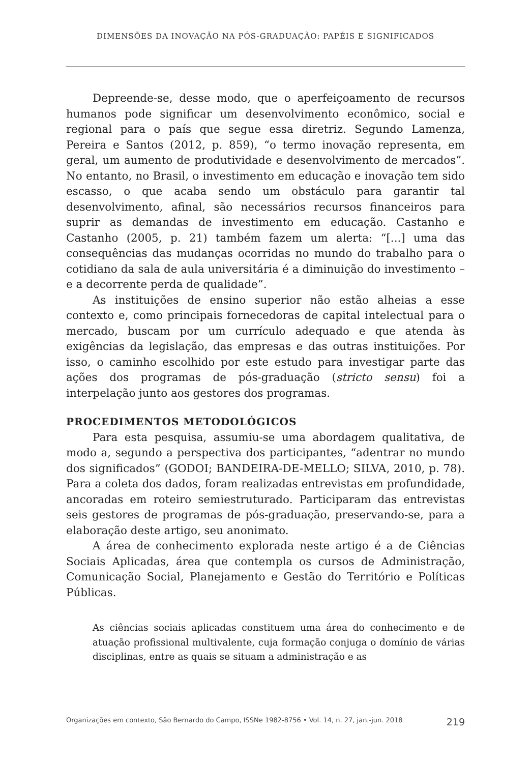DIMENSÕES DA INOVAÇÃO NA PÓS-GRADUAÇÃO: PAPÉIS E SIGNIFICADOS
Depreende-se, desse modo, que o aperfeiçoamento de recursos humanos pode significar um desenvolvimento econômico, social e regional para o país que segue essa diretriz. Segundo Lamenza, Pereira e Santos (2012, p. 859), “o termo inovação representa, em geral, um aumento de produtividade e desenvolvimento de mercados”. No entanto, no Brasil, o investimento em educação e inovação tem sido escasso, o que acaba sendo um obstáculo para garantir tal desenvolvimento, afinal, são necessários recursos financeiros para suprir as demandas de investimento em educação. Castanho e Castanho (2005, p. 21) também fazem um alerta: “[...] uma das consequências das mudanças ocorridas no mundo do trabalho para o cotidiano da sala de aula universitária é a diminuição do investimento – e a decorrente perda de qualidade”.
As instituições de ensino superior não estão alheias a esse contexto e, como principais fornecedoras de capital intelectual para o mercado, buscam por um currículo adequado e que atenda às exigências da legislação, das empresas e das outras instituições. Por isso, o caminho escolhido por este estudo para investigar parte das ações dos programas de pós-graduação (stricto sensu) foi a interpelação junto aos gestores dos programas.
PROCEDIMENTOS METODOLÓGICOS
Para esta pesquisa, assumiu-se uma abordagem qualitativa, de modo a, segundo a perspectiva dos participantes, “adentrar no mundo dos significados” (GODOI; BANDEIRA-DE-MELLO; SILVA, 2010, p. 78). Para a coleta dos dados, foram realizadas entrevistas em profundidade, ancoradas em roteiro semiestruturado. Participaram das entrevistas seis gestores de programas de pós-graduação, preservando-se, para a elaboração deste artigo, seu anonimato.
A área de conhecimento explorada neste artigo é a de Ciências Sociais Aplicadas, área que contempla os cursos de Administração, Comunicação Social, Planejamento e Gestão do Território e Políticas Públicas.
As ciências sociais aplicadas constituem uma área do conhecimento e de atuação profissional multivalente, cuja formação conjuga o domínio de várias disciplinas, entre as quais se situam a administração e as
Organizações em contexto, São Bernardo do Campo, ISSNe 1982-8756 • Vol. 14, n. 27, jan.-jun. 2018 219